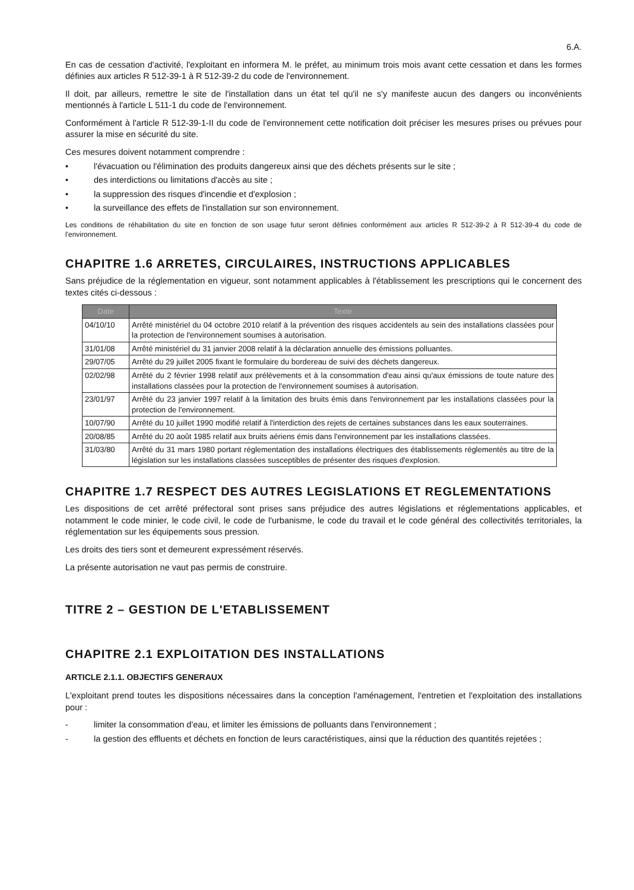6.A.
En cas de cessation d'activité, l'exploitant en informera M. le préfet, au minimum trois mois avant cette cessation et dans les formes définies aux articles R 512-39-1 à R 512-39-2 du code de l'environnement.
Il doit, par ailleurs, remettre le site de l'installation dans un état tel qu'il ne s'y manifeste aucun des dangers ou inconvénients mentionnés à l'article L 511-1 du code de l'environnement.
Conformément à l'article R 512-39-1-II du code de l'environnement cette notification doit préciser les mesures prises ou prévues pour assurer la mise en sécurité du site.
Ces mesures doivent notamment comprendre :
• l'évacuation ou l'élimination des produits dangereux ainsi que des déchets présents sur le site ;
• des interdictions ou limitations d'accès au site ;
• la suppression des risques d'incendie et d'explosion ;
• la surveillance des effets de l'installation sur son environnement.
Les conditions de réhabilitation du site en fonction de son usage futur seront définies conformément aux articles R 512-39-2 à R 512-39-4 du code de l'environnement.
CHAPITRE 1.6 ARRETES, CIRCULAIRES, INSTRUCTIONS APPLICABLES
Sans préjudice de la réglementation en vigueur, sont notamment applicables à l'établissement les prescriptions qui le concernent des textes cités ci-dessous :
| Date | Texte |
| --- | --- |
| 04/10/10 | Arrêté ministériel du 04 octobre 2010 relatif à la prévention des risques accidentels au sein des installations classées pour la protection de l'environnement soumises à autorisation. |
| 31/01/08 | Arrêté ministériel du 31 janvier 2008 relatif à la déclaration annuelle des émissions polluantes. |
| 29/07/05 | Arrêté du 29 juillet 2005 fixant le formulaire du bordereau de suivi des déchets dangereux. |
| 02/02/98 | Arrêté du 2 février 1998 relatif aux prélèvements et à la consommation d'eau ainsi qu'aux émissions de toute nature des installations classées pour la protection de l'environnement soumises à autorisation. |
| 23/01/97 | Arrêté du 23 janvier 1997 relatif à la limitation des bruits émis dans l'environnement par les installations classées pour la protection de l'environnement. |
| 10/07/90 | Arrêté du 10 juillet 1990 modifié relatif à l'interdiction des rejets de certaines substances dans les eaux souterraines. |
| 20/08/85 | Arrêté du 20 août 1985 relatif aux bruits aériens émis dans l'environnement par les installations classées. |
| 31/03/80 | Arrêté du 31 mars 1980 portant réglementation des installations électriques des établissements réglementés au titre de la législation sur les installations classées susceptibles de présenter des risques d'explosion. |
CHAPITRE 1.7 RESPECT DES AUTRES LEGISLATIONS ET REGLEMENTATIONS
Les dispositions de cet arrêté préfectoral sont prises sans préjudice des autres législations et réglementations applicables, et notamment le code minier, le code civil, le code de l'urbanisme, le code du travail et le code général des collectivités territoriales, la réglementation sur les équipements sous pression.
Les droits des tiers sont et demeurent expressément réservés.
La présente autorisation ne vaut pas permis de construire.
TITRE 2 – GESTION DE L'ETABLISSEMENT
CHAPITRE 2.1 EXPLOITATION DES INSTALLATIONS
ARTICLE 2.1.1. OBJECTIFS GENERAUX
L'exploitant prend toutes les dispositions nécessaires dans la conception l'aménagement, l'entretien et l'exploitation des installations pour :
- limiter la consommation d'eau, et limiter les émissions de polluants dans l'environnement ;
- la gestion des effluents et déchets en fonction de leurs caractéristiques, ainsi que la réduction des quantités rejetées ;